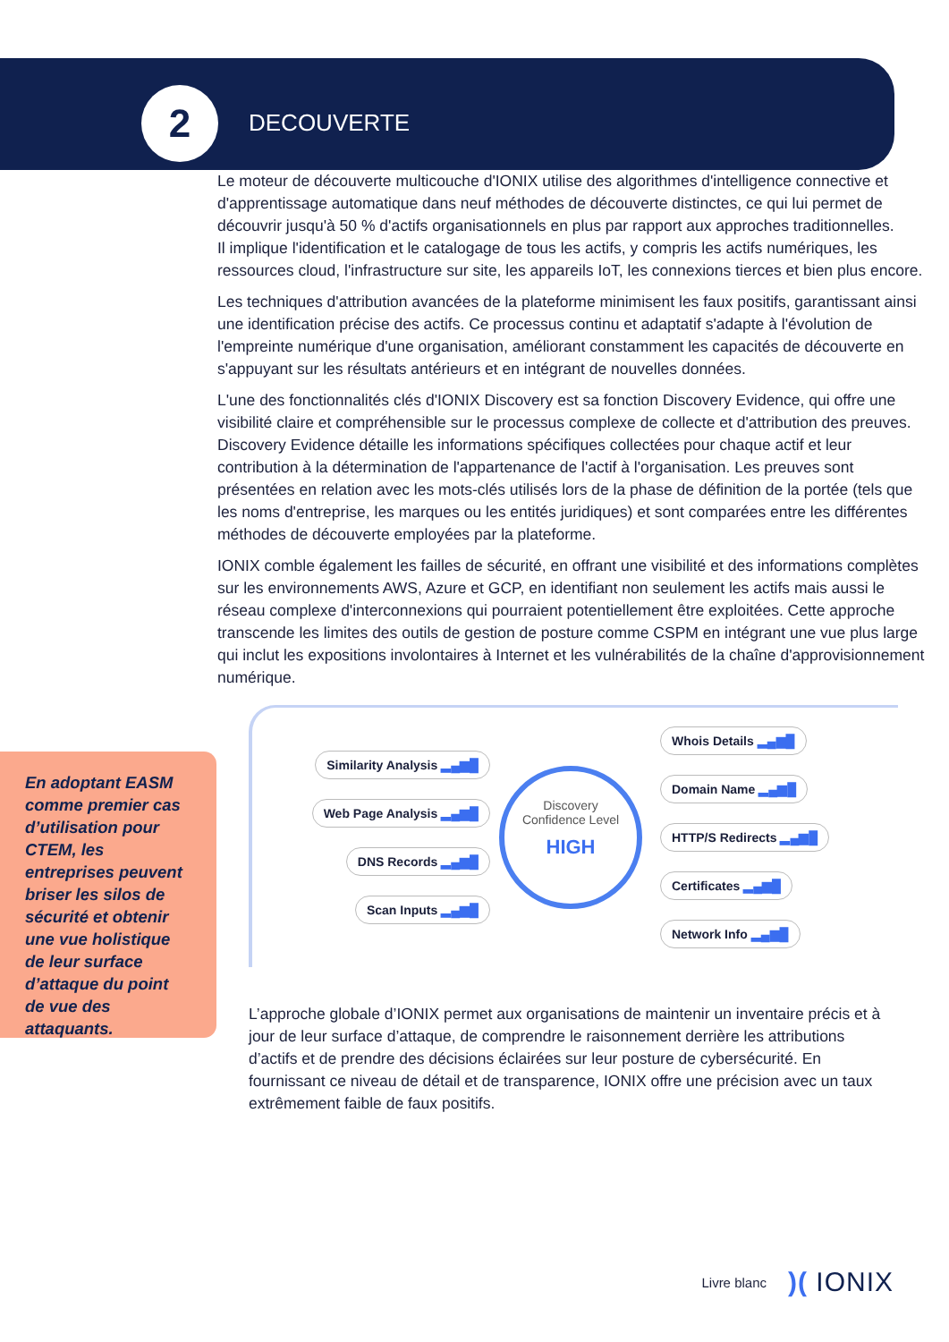2
DECOUVERTE
Le moteur de découverte multicouche d'IONIX utilise des algorithmes d'intelligence connective et d'apprentissage automatique dans neuf méthodes de découverte distinctes, ce qui lui permet de découvrir jusqu'à 50 % d'actifs organisationnels en plus par rapport aux approches traditionnelles.
Il implique l'identification et le catalogage de tous les actifs, y compris les actifs numériques, les ressources cloud, l'infrastructure sur site, les appareils IoT, les connexions tierces et bien plus encore.
Les techniques d'attribution avancées de la plateforme minimisent les faux positifs, garantissant ainsi une identification précise des actifs. Ce processus continu et adaptatif s'adapte à l'évolution de l'empreinte numérique d'une organisation, améliorant constamment les capacités de découverte en s'appuyant sur les résultats antérieurs et en intégrant de nouvelles données.
L'une des fonctionnalités clés d'IONIX Discovery est sa fonction Discovery Evidence, qui offre une visibilité claire et compréhensible sur le processus complexe de collecte et d'attribution des preuves. Discovery Evidence détaille les informations spécifiques collectées pour chaque actif et leur contribution à la détermination de l'appartenance de l'actif à l'organisation. Les preuves sont présentées en relation avec les mots-clés utilisés lors de la phase de définition de la portée (tels que les noms d'entreprise, les marques ou les entités juridiques) et sont comparées entre les différentes méthodes de découverte employées par la plateforme.
IONIX comble également les failles de sécurité, en offrant une visibilité et des informations complètes sur les environnements AWS, Azure et GCP, en identifiant non seulement les actifs mais aussi le réseau complexe d'interconnexions qui pourraient potentiellement être exploitées. Cette approche transcende les limites des outils de gestion de posture comme CSPM en intégrant une vue plus large qui inclut les expositions involontaires à Internet et les vulnérabilités de la chaîne d'approvisionnement numérique.
En adoptant EASM comme premier cas d’utilisation pour CTEM, les entreprises peuvent briser les silos de sécurité et obtenir une vue holistique de leur surface d’attaque du point de vue des attaquants.
Similarity Analysis ▂▄▆█
Web Page Analysis ▂▄▆█
DNS Records ▂▄▆█
Scan Inputs ▂▄▆█
Discovery
Confidence Level
HIGH
Whois Details ▂▄▆█
Domain Name ▂▄▆█
HTTP/S Redirects ▂▄▆█
Certificates ▂▄▆█
Network Info ▂▄▆█
L’approche globale d’IONIX permet aux organisations de maintenir un inventaire précis et à jour de leur surface d’attaque, de comprendre le raisonnement derrière les attributions d’actifs et de prendre des décisions éclairées sur leur posture de cybersécurité. En fournissant ce niveau de détail et de transparence, IONIX offre une précision avec un taux extrêmement faible de faux positifs.
Livre blanc
)( IONIX